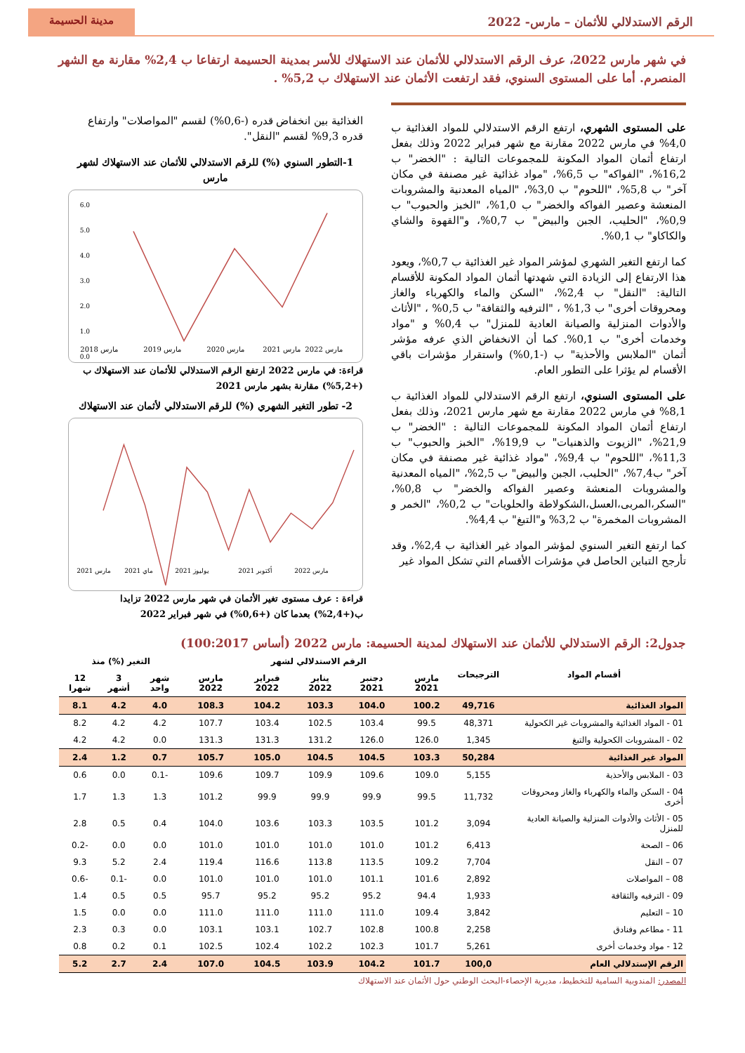الرقم الاستدلالي للأثمان – مارس- 2022
مدينة الحسيمة
في شهر مارس 2022، عرف الرقم الاستدلالي للأثمان عند الاستهلاك للأسر بمدينة الحسيمة ارتفاعا ب 2,4% مقارنة مع الشهر المنصرم. أما على المستوى السنوي، فقد ارتفعت الأثمان عند الاستهلاك ب 5,2% .
على المستوى الشهري، ارتفع الرقم الاستدلالي للمواد الغذائية ب 4,0% في مارس 2022 مقارنة مع شهر فبراير 2022 وذلك بفعل ارتفاع أثمان المواد المكونة للمجموعات التالية : "الخضر" ب 16,2%، "الفواكه" ب 6,5%، "مواد غذائية غير مصنفة في مكان آخر" ب 5,8%، "اللحوم" ب 3,0%، "المياه المعدنية والمشروبات المنعشة وعصير الفواكه والخضر" ب 1,0%، "الخبز والحبوب" ب 0,9%، "الحليب، الجبن والبيض" ب 0,7%، و"القهوة والشاي والكاكاو" ب 0,1%.
كما ارتفع التغير الشهري لمؤشر المواد غير الغذائية ب 0,7%، ويعود هذا الارتفاع إلى الزيادة التي شهدتها أثمان المواد المكونة للأقسام التالية: "النقل" ب 2,4%، "السكن والماء والكهرباء والغاز ومحروقات أخرى" ب 1,3% ، "الترفيه والثقافة" ب 0,5% ، "الأثاث والأدوات المنزلية والصيانة العادية للمنزل" ب 0,4% و "مواد وخدمات أخرى" ب 0,1%. كما أن الانخفاض الذي عرفه مؤشر أثمان "الملابس والأحذية" ب (-0,1%) واستقرار مؤشرات باقي الأقسام لم يؤثرا على التطور العام.
على المستوى السنوي، ارتفع الرقم الاستدلالي للمواد الغذائية ب 8,1% في مارس 2022 مقارنة مع شهر مارس 2021، وذلك بفعل ارتفاع أثمان المواد المكونة للمجموعات التالية : "الخضر" ب 21,9%، "الزيوت والذهنيات" ب 19,9%، "الخبز والحبوب" ب 11,3%، "اللحوم" ب 9,4%، "مواد غذائية غير مصنفة في مكان آخر" ب7,4%، "الحليب، الجبن والبيض" ب 2,5%، "المياه المعدنية والمشروبات المنعشة وعصير الفواكه والخضر" ب 0,8%، "السكر،المربى،العسل،الشكولاطة والحلويات" ب 0,2%، "الخمر و المشروبات المخمرة" ب 3,2% و"التبغ" ب 4,4%.
كما ارتفع التغير السنوي لمؤشر المواد غير الغذائية ب 2,4%، وقد تأرجح التباين الحاصل في مؤشرات الأقسام التي تشكل المواد غير
الغذائية بين انخفاض قدره (-0,6%) لقسم "المواصلات" وارتفاع قدره 9,3% لقسم "النقل".
1-التطور السنوي (%) للرقم الاستدلالي للأثمان عند الاستهلاك لشهر مارس
6.0
5.0
4.0
3.0
2.0
1.0
0.0
مارس 2018
مارس 2019
مارس 2020
مارس 2021
مارس 2022
قراءة: في مارس 2022 ارتفع الرقم الاستدلالي للأثمان عند الاستهلاك ب (+5,2%) مقارنة بشهر مارس 2021
2- تطور التغير الشهري (%) للرقم الاستدلالي لأثمان عند الاستهلاك
مارس 2021
ماي 2021
يوليوز 2021
أكتوبر 2021
مارس 2022
قراءة : عرف مستوى تغير الأثمان في شهر مارس 2022 تزايدا ب(+2,4%) بعدما كان (+0,6%) في شهر فبراير 2022
جدول2: الرقم الاستدلالي للأثمان عند الاستهلاك لمدينة الحسيمة: مارس 2022 (أساس 100:2017)
| أقسام المواد | الترجيحات | الرقم الاستدلالي لشهر | | | | | التغير (%) منذ | | |
| --- | --- | --- | --- | --- | --- | --- | --- | --- | --- |
| | | مارس 2021 | دجنبر 2021 | يناير 2022 | فبراير 2022 | مارس 2022 | شهر واحد | 3 أشهر | 12 شهرا |
| المواد الغذائية | 49,716 | 100.2 | 104.0 | 103.3 | 104.2 | 108.3 | 4.0 | 4.2 | 8.1 |
| 01 - المواد الغذائية والمشروبات غير الكحولية | 48,371 | 99.5 | 103.4 | 102.5 | 103.4 | 107.7 | 4.2 | 4.2 | 8.2 |
| 02 - المشروبات الكحولية والتبغ | 1,345 | 126.0 | 126.0 | 131.2 | 131.3 | 131.3 | 0.0 | 4.2 | 4.2 |
| المواد غير الغذائية | 50,284 | 103.3 | 104.5 | 104.5 | 105.0 | 105.7 | 0.7 | 1.2 | 2.4 |
| 03 - الملابس والأحذية | 5,155 | 109.0 | 109.6 | 109.9 | 109.7 | 109.6 | -0.1 | 0.0 | 0.6 |
| 04 - السكن والماء والكهرباء والغاز ومحروقات أخرى | 11,732 | 99.5 | 99.9 | 99.9 | 99.9 | 101.2 | 1.3 | 1.3 | 1.7 |
| 05 - الأثاث والأدوات المنزلية والصيانة العادية للمنزل | 3,094 | 101.2 | 103.5 | 103.3 | 103.6 | 104.0 | 0.4 | 0.5 | 2.8 |
| 06 – الصحة | 6,413 | 101.2 | 101.0 | 101.0 | 101.0 | 101.0 | 0.0 | 0.0 | -0.2 |
| 07 – النقل | 7,704 | 109.2 | 113.5 | 113.8 | 116.6 | 119.4 | 2.4 | 5.2 | 9.3 |
| 08 – المواصلات | 2,892 | 101.6 | 101.1 | 101.0 | 101.0 | 101.0 | 0.0 | -0.1 | -0.6 |
| 09 - الترفيه والثقافة | 1,933 | 94.4 | 95.2 | 95.2 | 95.2 | 95.7 | 0.5 | 0.5 | 1.4 |
| 10 – التعليم | 3,842 | 109.4 | 111.0 | 111.0 | 111.0 | 111.0 | 0.0 | 0.0 | 1.5 |
| 11 - مطاعم وفنادق | 2,258 | 100.8 | 102.8 | 102.7 | 103.1 | 103.1 | 0.0 | 0.3 | 2.3 |
| 12 - مواد وخدمات أخرى | 5,261 | 101.7 | 102.3 | 102.2 | 102.4 | 102.5 | 0.1 | 0.2 | 0.8 |
| الرقم الإستدلالي العام | 100,0 | 101.7 | 104.2 | 103.9 | 104.5 | 107.0 | 2.4 | 2.7 | 5.2 |
المصدر: المندوبية السامية للتخطيط، مديرية الإحصاء-البحث الوطني حول الأثمان عند الاستهلاك